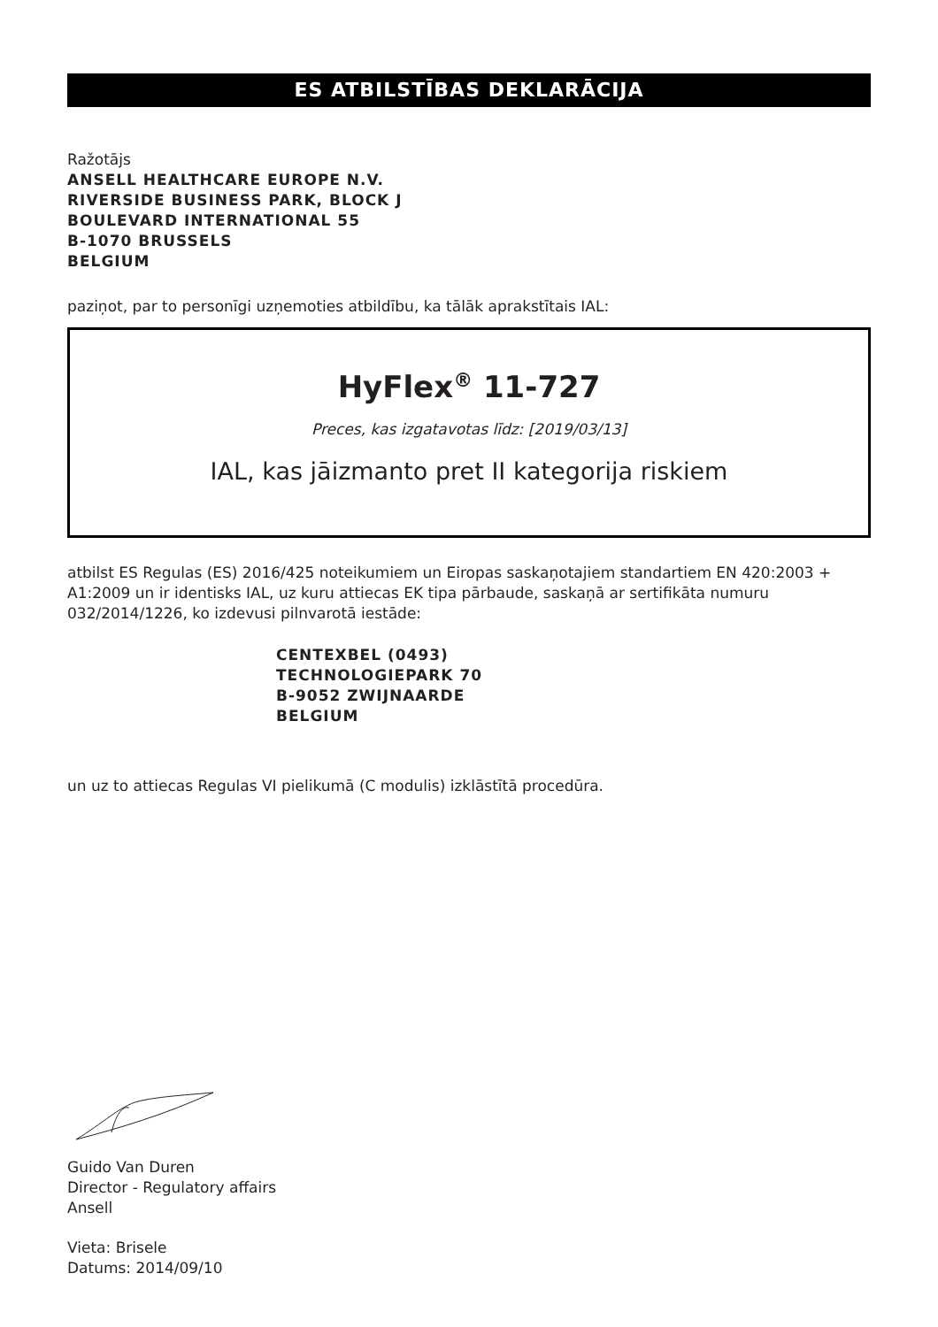ES ATBILSTĪBAS DEKLARĀCIJA
Ražotājs
ANSELL HEALTHCARE EUROPE N.V.
RIVERSIDE BUSINESS PARK, BLOCK J
BOULEVARD INTERNATIONAL 55
B-1070 BRUSSELS
BELGIUM
paziņot, par to personīgi uzņemoties atbildību, ka tālāk aprakstītais IAL:
HyFlex<sup>®</sup> 11-727
Preces, kas izgatavotas līdz: [2019/03/13]
IAL, kas jāizmanto pret II kategorija riskiem
atbilst ES Regulas (ES) 2016/425 noteikumiem un Eiropas saskaņotajiem standartiem EN 420:2003 + A1:2009 un ir identisks IAL, uz kuru attiecas EK tipa pārbaude, saskaņā ar sertifikāta numuru 032/2014/1226, ko izdevusi pilnvarotā iestāde:
CENTEXBEL (0493)
TECHNOLOGIEPARK 70
B-9052 ZWIJNAARDE
BELGIUM
un uz to attiecas Regulas VI pielikumā (C modulis) izklāstītā procedūra.
Guido Van Duren
Director - Regulatory affairs
Ansell
Vieta: Brisele
Datums: 2014/09/10